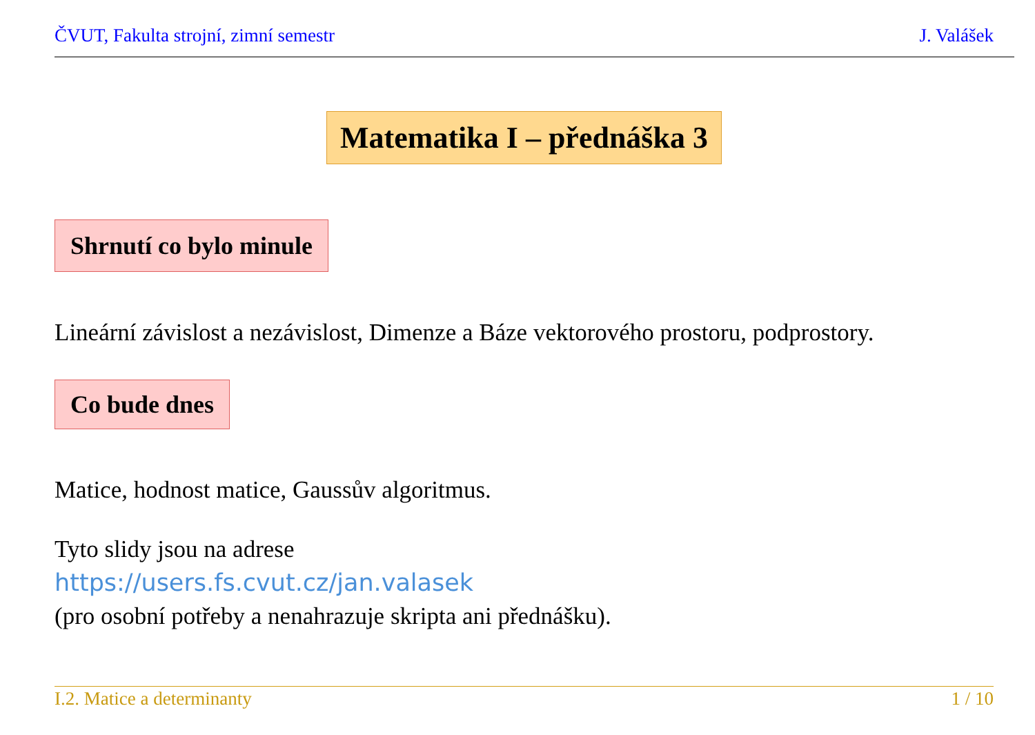ČVUT, Fakulta strojní, zimní semestr J. Valášek
Matematika I – přednáška 3
Shrnutí co bylo minule
Lineární závislost a nezávislost, Dimenze a Báze vektorového prostoru, podprostory.
Co bude dnes
Matice, hodnost matice, Gaussův algoritmus.
Tyto slidy jsou na adrese
https://users.fs.cvut.cz/jan.valasek
(pro osobní potřeby a nenahrazuje skripta ani přednášku).
I.2. Matice a determinanty 1 / 10